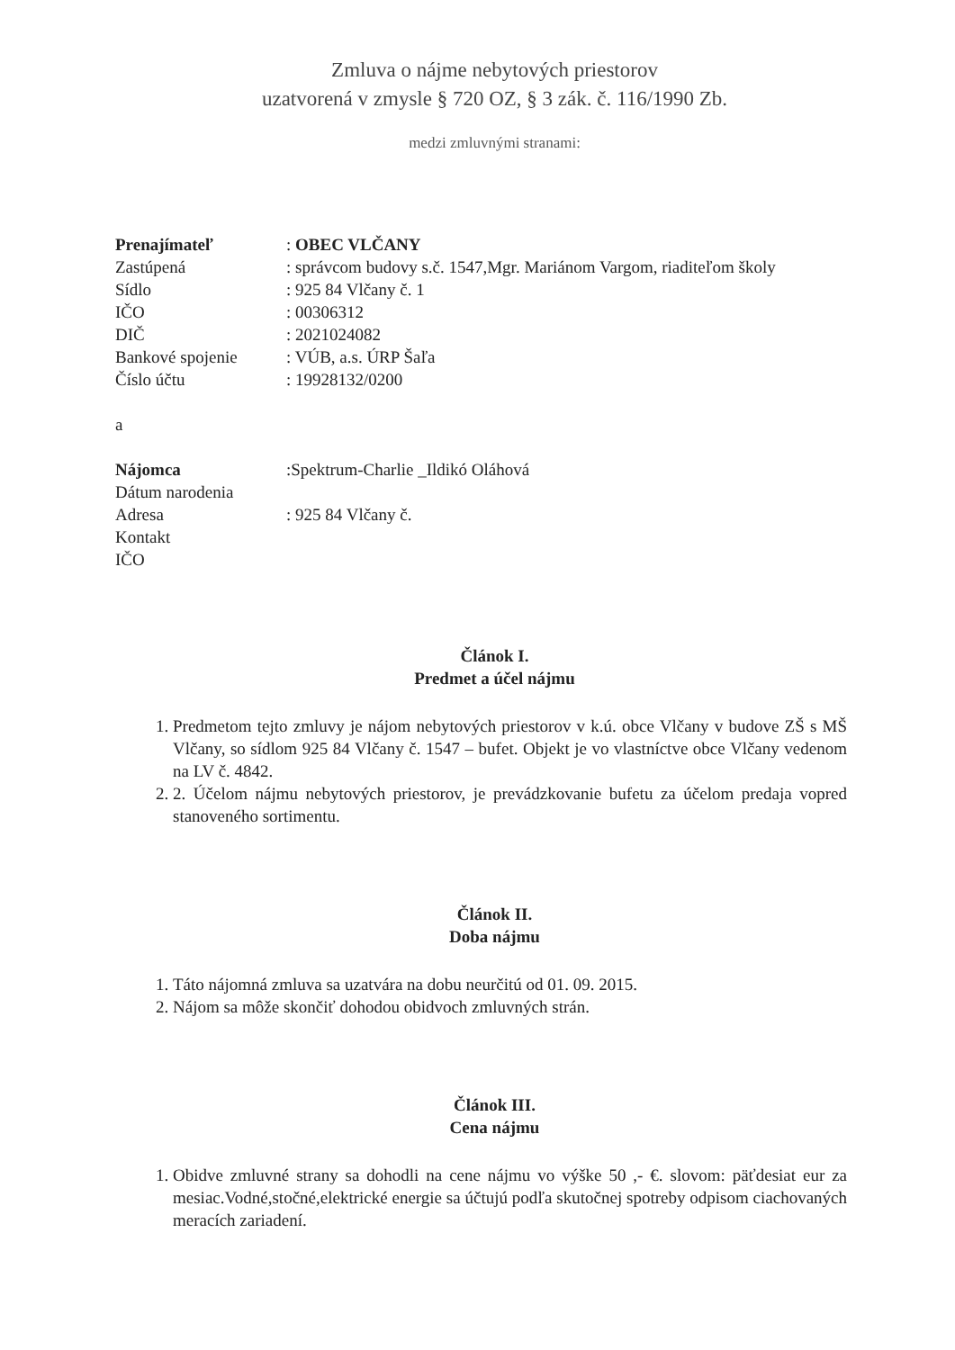Zmluva o nájme nebytových priestorov
uzatvorená v zmysle § 720 OZ, § 3 zák. č. 116/1990 Zb.
medzi zmluvnými stranami:
| Prenajímateľ | : OBEC VLČANY |
| Zastúpená | : správcom budovy s.č. 1547,Mgr. Mariánom Vargom, riaditeľom školy |
| Sídlo | : 925 84 Vlčany č. 1 |
| IČO | : 00306312 |
| DIČ | : 2021024082 |
| Bankové spojenie | : VÚB, a.s. ÚRP Šaľa |
| Číslo účtu | : 19928132/0200 |
a
| Nájomca | :Spektrum-Charlie _Ildikó Oláhová |
| Dátum narodenia | |
| Adresa | : 925 84 Vlčany č. |
| Kontakt | |
| IČO | |
Článok I.
Predmet a účel nájmu
1. Predmetom tejto zmluvy je nájom nebytových priestorov v k.ú. obce Vlčany v budove ZŠ s MŠ Vlčany, so sídlom 925 84 Vlčany č. 1547 – bufet. Objekt je vo vlastníctve obce Vlčany vedenom na LV č. 4842.
2. 2. Účelom nájmu nebytových priestorov, je prevádzkovanie bufetu za účelom predaja vopred stanoveného sortimentu.
Článok II.
Doba nájmu
1. Táto nájomná zmluva sa uzatvára na dobu neurčitú od 01. 09. 2015.
2. Nájom sa môže skončiť dohodou obidvoch zmluvných strán.
Článok III.
Cena nájmu
1. Obidve zmluvné strany sa dohodli na cene nájmu vo výške 50 ,- €. slovom: päťdesiat eur za mesiac.Vodné,stočné,elektrické energie sa účtujú podľa skutočnej spotreby odpisom ciachovaných meracích zariadení.